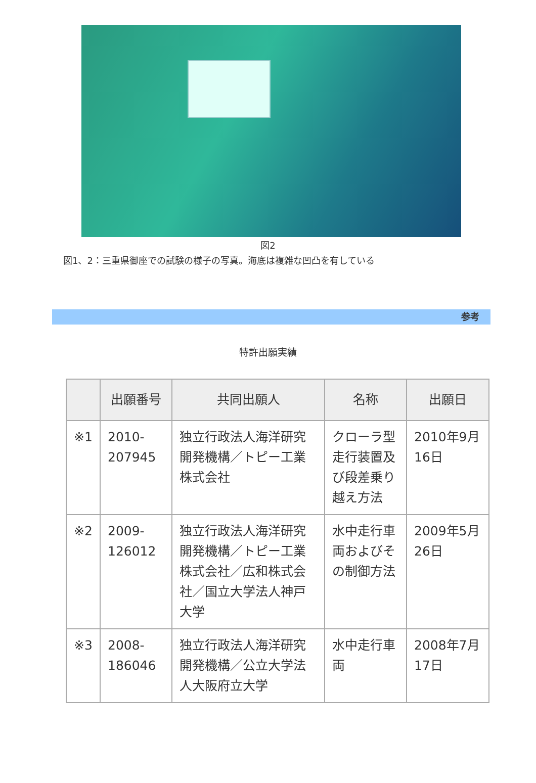図2
図1、2：三重県御座での試験の様子の写真。海底は複雑な凹凸を有している
参考
特許出願実績
| | 出願番号 | 共同出願人 | 名称 | 出願日 |
| --- | --- | --- | --- | --- |
| ※1 | 2010-207945 | 独立行政法人海洋研究開発機構／トピー工業株式会社 | クローラ型走行装置及び段差乗り越え方法 | 2010年9月16日 |
| ※2 | 2009-126012 | 独立行政法人海洋研究開発機構／トピー工業株式会社／広和株式会社／国立大学法人神戸大学 | 水中走行車両およびその制御方法 | 2009年5月26日 |
| ※3 | 2008-186046 | 独立行政法人海洋研究開発機構／公立大学法人大阪府立大学 | 水中走行車両 | 2008年7月17日 |